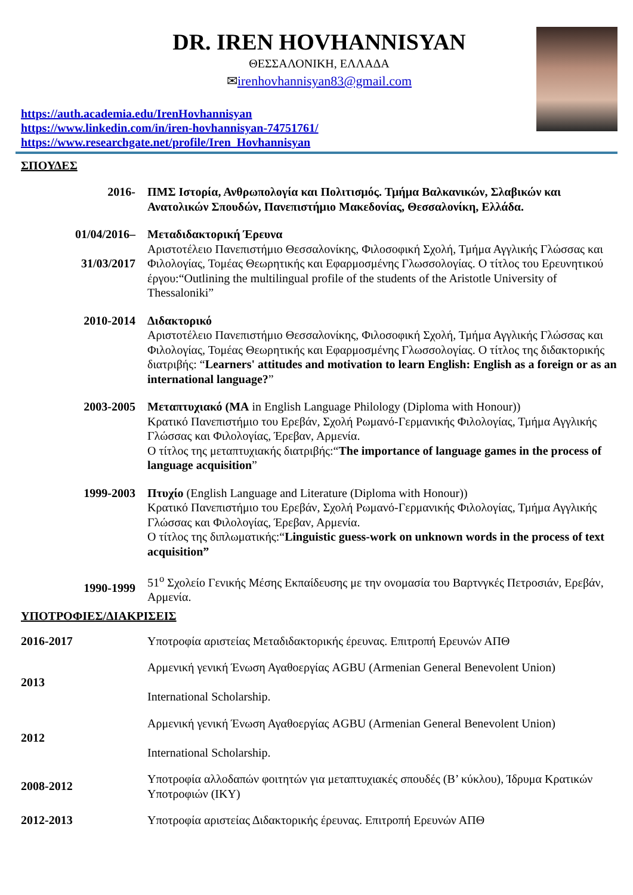DR. IREN HOVHANNISYAN
ΘΕΣΣΑΛΟΝΙΚΗ, ΕΛΛΑΔΑ
✉irenhovhannisyan83@gmail.com
https://auth.academia.edu/IrenHovhannisyan
https://www.linkedin.com/in/iren-hovhannisyan-74751761/
https://www.researchgate.net/profile/Iren_Hovhannisyan
ΣΠΟΥΔΕΣ
| 2016- | ΠΜΣ Ιστορία, Ανθρωπολογία και Πολιτισμός. Τμήμα Βαλκανικών, Σλαβικών και Ανατολικών Σπουδών, Πανεπιστήμιο Μακεδονίας, Θεσσαλονίκη, Ελλάδα. |
| 01/04/2016– 31/03/2017 | Μεταδιδακτορική Έρευνα Αριστοτέλειο Πανεπιστήμιο Θεσσαλονίκης, Φιλοσοφική Σχολή, Τμήμα Αγγλικής Γλώσσας και Φιλολογίας, Τομέας Θεωρητικής και Εφαρμοσμένης Γλωσσολογίας. Ο τίτλος του Ερευνητικού έργου:“Outlining the multilingual profile of the students of the Aristotle University of Thessaloniki” |
| 2010-2014 | Διδακτορικό Αριστοτέλειο Πανεπιστήμιο Θεσσαλονίκης, Φιλοσοφική Σχολή, Τμήμα Αγγλικής Γλώσσας και Φιλολογίας, Τομέας Θεωρητικής και Εφαρμοσμένης Γλωσσολογίας. Ο τίτλος της διδακτορικής διατριβής: “ Learners' attitudes and motivation to learn English: English as a foreign or as an international language? ” |
| 2003-2005 | Μεταπτυχιακό (MA in English Language Philology (Diploma with Honour)) Κρατικό Πανεπιστήμιο του Ερεβάν, Σχολή Ρωμανό-Γερμανικής Φιλολογίας, Τμήμα Αγγλικής Γλώσσας και Φιλολογίας, Έρεβαν, Αρμενία. Ο τίτλος της μεταπτυχιακής διατριβής:“ The importance of language games in the process of language acquisition ” |
| 1999-2003 | Πτυχίο (English Language and Literature (Diploma with Honour)) Κρατικό Πανεπιστήμιο του Ερεβάν, Σχολή Ρωμανό-Γερμανικής Φιλολογίας, Τμήμα Αγγλικής Γλώσσας και Φιλολογίας, Έρεβαν, Αρμενία. Ο τίτλος της διπλωματικής:“ Linguistic guess-work on unknown words in the process of text acquisition” |
| 1990-1999 | 51<sup>ο</sup> Σχολείο Γενικής Μέσης Εκπαίδευσης με την ονομασία του Βαρτνγκές Πετροσιάν, Ερεβάν, Αρμενία. |
ΥΠΟΤΡΟΦΙΕΣ/ΔΙΑΚΡΙΣΕΙΣ
| 2016-2017 | Υποτροφία αριστείας Μεταδιδακτορικής έρευνας. Επιτροπή Ερευνών ΑΠΘ |
| 2013 | Αρμενική γενική Ένωση Αγαθοεργίας AGBU (Armenian General Benevolent Union) International Scholarship. |
| 2012 | Αρμενική γενική Ένωση Αγαθοεργίας AGBU (Armenian General Benevolent Union) International Scholarship. |
| 2008-2012 | Υποτροφία αλλοδαπών φοιτητών για μεταπτυχιακές σπουδές (Β’ κύκλου), Ίδρυμα Κρατικών Υποτροφιών (ΙΚΥ) |
| 2012-2013 | Υποτροφία αριστείας Διδακτορικής έρευνας. Επιτροπή Ερευνών ΑΠΘ |